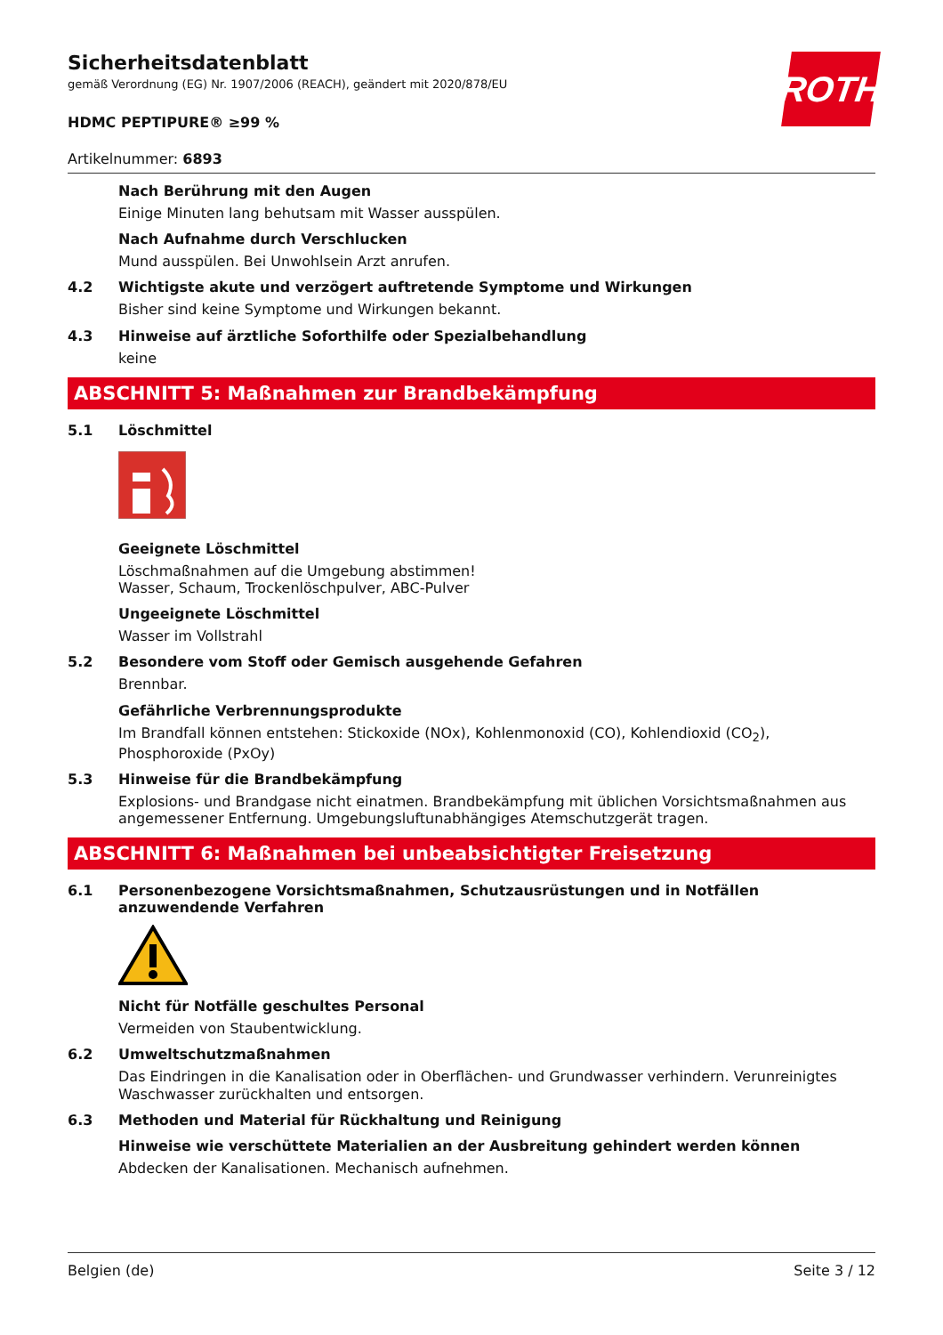ROTH
Sicherheitsdatenblatt
gemäß Verordnung (EG) Nr. 1907/2006 (REACH), geändert mit 2020/878/EU
HDMC PEPTIPURE® ≥99 %
Artikelnummer: 6893
Nach Berührung mit den Augen
Einige Minuten lang behutsam mit Wasser ausspülen.
Nach Aufnahme durch Verschlucken
Mund ausspülen. Bei Unwohlsein Arzt anrufen.
4.2 Wichtigste akute und verzögert auftretende Symptome und Wirkungen
Bisher sind keine Symptome und Wirkungen bekannt.
4.3 Hinweise auf ärztliche Soforthilfe oder Spezialbehandlung
keine
ABSCHNITT 5: Maßnahmen zur Brandbekämpfung
5.1 Löschmittel
Geeignete Löschmittel
Löschmaßnahmen auf die Umgebung abstimmen!
Wasser, Schaum, Trockenlöschpulver, ABC-Pulver
Ungeeignete Löschmittel
Wasser im Vollstrahl
5.2 Besondere vom Stoff oder Gemisch ausgehende Gefahren
Brennbar.
Gefährliche Verbrennungsprodukte
Im Brandfall können entstehen: Stickoxide (NOx), Kohlenmonoxid (CO), Kohlendioxid (CO<sub>2</sub>), Phosphoroxide (PxOy)
5.3 Hinweise für die Brandbekämpfung
Explosions- und Brandgase nicht einatmen. Brandbekämpfung mit üblichen Vorsichtsmaßnahmen aus angemessener Entfernung. Umgebungsluftunabhängiges Atemschutzgerät tragen.
ABSCHNITT 6: Maßnahmen bei unbeabsichtigter Freisetzung
6.1 Personenbezogene Vorsichtsmaßnahmen, Schutzausrüstungen und in Notfällen anzuwendende Verfahren
Nicht für Notfälle geschultes Personal
Vermeiden von Staubentwicklung.
6.2 Umweltschutzmaßnahmen
Das Eindringen in die Kanalisation oder in Oberflächen- und Grundwasser verhindern. Verunreinigtes Waschwasser zurückhalten und entsorgen.
6.3 Methoden und Material für Rückhaltung und Reinigung
Hinweise wie verschüttete Materialien an der Ausbreitung gehindert werden können
Abdecken der Kanalisationen. Mechanisch aufnehmen.
Belgien (de) Seite 3 / 12